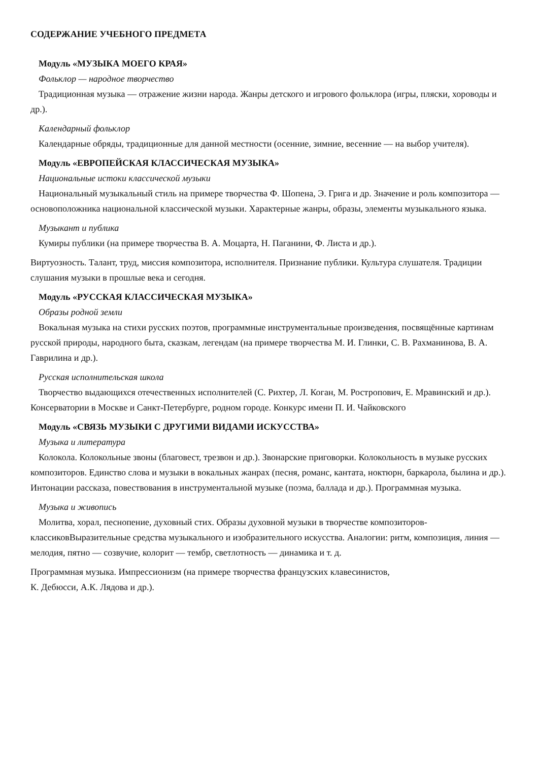СОДЕРЖАНИЕ УЧЕБНОГО ПРЕДМЕТА
Модуль «МУЗЫКА МОЕГО КРАЯ»
Фольклор — народное творчество
Традиционная музыка — отражение жизни народа. Жанры детского и игрового фольклора (игры, пляски, хороводы и др.).
Календарный фольклор
Календарные обряды, традиционные для данной местности (осенние, зимние, весенние — на выбор учителя).
Модуль «ЕВРОПЕЙСКАЯ КЛАССИЧЕСКАЯ МУЗЫКА»
Национальные истоки классической музыки
Национальный музыкальный стиль на примере творчества Ф. Шопена, Э. Грига и др. Значение и роль композитора — основоположника национальной классической музыки. Характерные жанры, образы, элементы музыкального языка.
Музыкант и публика
Кумиры публики (на примере творчества В. А. Моцарта, Н. Паганини, Ф. Листа и др.).
Виртуозность. Талант, труд, миссия композитора, исполнителя. Признание публики. Культура слушателя. Традиции слушания музыки в прошлые века и сегодня.
Модуль «РУССКАЯ КЛАССИЧЕСКАЯ МУЗЫКА»
Образы родной земли
Вокальная музыка на стихи русских поэтов, программные инструментальные произведения, посвящённые картинам русской природы, народного быта, сказкам, легендам (на примере творчества М. И. Глинки, С. В. Рахманинова, В. А. Гаврилина и др.).
Русская исполнительская школа
Творчество выдающихся отечественных исполнителей (С. Рихтер, Л. Коган, М. Ростропович, Е. Мравинский и др.). Консерватории в Москве и Санкт-Петербурге, родном городе. Конкурс имени П. И. Чайковского
Модуль «СВЯЗЬ МУЗЫКИ С ДРУГИМИ ВИДАМИ ИСКУССТВА»
Музыка и литература
Колокола. Колокольные звоны (благовест, трезвон и др.). Звонарские приговорки. Колокольность в музыке русских композиторов. Единство слова и музыки в вокальных жанрах (песня, романс, кантата, ноктюрн, баркарола, былина и др.). Интонации рассказа, повествования в инструментальной музыке (поэма, баллада и др.). Программная музыка.
Музыка и живопись
Молитва, хорал, песнопение, духовный стих. Образы духовной музыки в творчестве композиторов-классиковВыразительные средства музыкального и изобразительного искусства. Аналогии: ритм, композиция, линия — мелодия, пятно — созвучие, колорит — тембр, светлотность — динамика и т. д.
Программная музыка. Импрессионизм (на примере творчества французских клавесинистов,
К. Дебюсси, А.К. Лядова и др.).